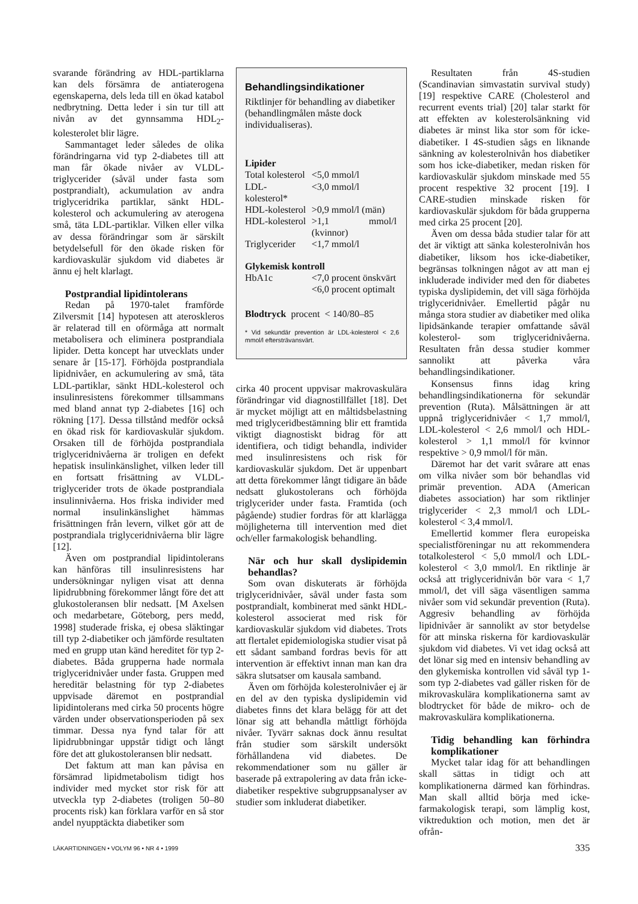svarande förändring av HDL-partiklarna kan dels försämra de antiaterogena egenskaperna, dels leda till en ökad katabol nedbrytning. Detta leder i sin tur till att nivån av det gynnsamma HDL<sub>2</sub>-kolesterolet blir lägre.
Sammantaget leder således de olika förändringarna vid typ 2-diabetes till att man får ökade nivåer av VLDL-triglycerider (såväl under fasta som postprandialt), ackumulation av andra triglyceridrika partiklar, sänkt HDL-kolesterol och ackumulering av aterogena små, täta LDL-partiklar. Vilken eller vilka av dessa förändringar som är särskilt betydelsefull för den ökade risken för kardiovaskulär sjukdom vid diabetes är ännu ej helt klarlagt.
Postprandial lipidintolerans
Redan på 1970-talet framförde Zilversmit [14] hypotesen att ateroskleros är relaterad till en oförmåga att normalt metabolisera och eliminera postprandiala lipider. Detta koncept har utvecklats under senare år [15-17]. Förhöjda postprandiala lipidnivåer, en ackumulering av små, täta LDL-partiklar, sänkt HDL-kolesterol och insulinresistens förekommer tillsammans med bland annat typ 2-diabetes [16] och rökning [17]. Dessa tillstånd medför också en ökad risk för kardiovaskulär sjukdom. Orsaken till de förhöjda postprandiala triglyceridnivåerna är troligen en defekt hepatisk insulinkänslighet, vilken leder till en fortsatt frisättning av VLDL-triglycerider trots de ökade postprandiala insulinnivåerna. Hos friska individer med normal insulinkänslighet hämmas frisättningen från levern, vilket gör att de postprandiala triglyceridnivåerna blir lägre [12].
Även om postprandial lipidintolerans kan hänföras till insulinresistens har undersökningar nyligen visat att denna lipidrubbning förekommer långt före det att glukostoleransen blir nedsatt. [M Axelsen och medarbetare, Göteborg, pers medd, 1998] studerade friska, ej obesa släktingar till typ 2-diabetiker och jämförde resultaten med en grupp utan känd hereditet för typ 2-diabetes. Båda grupperna hade normala triglyceridnivåer under fasta. Gruppen med hereditär belastning för typ 2-diabetes uppvisade däremot en postprandial lipidintolerans med cirka 50 procents högre värden under observationsperioden på sex timmar. Dessa nya fynd talar för att lipidrubbningar uppstår tidigt och långt före det att glukostoleransen blir nedsatt.
Det faktum att man kan påvisa en försämrad lipidmetabolism tidigt hos individer med mycket stor risk för att utveckla typ 2-diabetes (troligen 50–80 procents risk) kan förklara varför en så stor andel nyupptäckta diabetiker som
Behandlingsindikationer
Riktlinjer för behandling av diabetiker (behandlingmålen måste dock individualiseras).
| Lipider | |
| Total kolesterol | <5,0 mmol/l |
| LDL-kolesterol* | <3,0 mmol/l |
| HDL-kolesterol | >0,9 mmol/l (män) |
| HDL-kolesterol | >1,1 mmol/l (kvinnor) |
| Triglycerider | <1,7 mmol/l |
| Glykemisk kontroll | |
| HbA1c | <7,0 procent önskvärt <6,0 procent optimalt |
| Blodtryck procent < 140/80–85 | |
* Vid sekundär prevention är LDL-kolesterol < 2,6 mmol/l eftersträvansvärt.
cirka 40 procent uppvisar makrovaskulära förändringar vid diagnostillfället [18]. Det är mycket möjligt att en måltidsbelastning med triglyceridbestämning blir ett framtida viktigt diagnostiskt bidrag för att identifiera, och tidigt behandla, individer med insulinresistens och risk för kardiovaskulär sjukdom. Det är uppenbart att detta förekommer långt tidigare än både nedsatt glukostolerans och förhöjda triglycerider under fasta. Framtida (och pågående) studier fordras för att klarlägga möjligheterna till intervention med diet och/eller farmakologisk behandling.
När och hur skall dyslipidemin behandlas?
Som ovan diskuterats är förhöjda triglyceridnivåer, såväl under fasta som postprandialt, kombinerat med sänkt HDL-kolesterol associerat med risk för kardiovaskulär sjukdom vid diabetes. Trots att flertalet epidemiologiska studier visat på ett sådant samband fordras bevis för att intervention är effektivt innan man kan dra säkra slutsatser om kausala samband.
Även om förhöjda kolesterolnivåer ej är en del av den typiska dyslipidemin vid diabetes finns det klara belägg för att det lönar sig att behandla måttligt förhöjda nivåer. Tyvärr saknas dock ännu resultat från studier som särskilt undersökt förhållandena vid diabetes. De rekommendationer som nu gäller är baserade på extrapolering av data från icke-diabetiker respektive subgruppsanalyser av studier som inkluderat diabetiker.
Resultaten från 4S-studien (Scandinavian simvastatin survival study) [19] respektive CARE (Cholesterol and recurrent events trial) [20] talar starkt för att effekten av kolesterolsänkning vid diabetes är minst lika stor som för icke-diabetiker. I 4S-studien sågs en liknande sänkning av kolesterolnivån hos diabetiker som hos icke-diabetiker, medan risken för kardiovaskulär sjukdom minskade med 55 procent respektive 32 procent [19]. I CARE-studien minskade risken för kardiovaskulär sjukdom för båda grupperna med cirka 25 procent [20].
Även om dessa båda studier talar för att det är viktigt att sänka kolesterolnivån hos diabetiker, liksom hos icke-diabetiker, begränsas tolkningen något av att man ej inkluderade individer med den för diabetes typiska dyslipidemin, det vill säga förhöjda triglyceridnivåer. Emellertid pågår nu många stora studier av diabetiker med olika lipidsänkande terapier omfattande såväl kolesterol- som triglyceridnivåerna. Resultaten från dessa studier kommer sannolikt att påverka våra behandlingsindikationer.
Konsensus finns idag kring behandlingsindikationerna för sekundär prevention (Ruta). Målsättningen är att uppnå triglyceridnivåer < 1,7 mmol/l, LDL-kolesterol < 2,6 mmol/l och HDL-kolesterol > 1,1 mmol/l för kvinnor respektive > 0,9 mmol/l för män.
Däremot har det varit svårare att enas om vilka nivåer som bör behandlas vid primär prevention. ADA (American diabetes association) har som riktlinjer triglycerider < 2,3 mmol/l och LDL-kolesterol < 3,4 mmol/l.
Emellertid kommer flera europeiska specialistföreningar nu att rekommendera totalkolesterol < 5,0 mmol/l och LDL-kolesterol < 3,0 mmol/l. En riktlinje är också att triglyceridnivån bör vara < 1,7 mmol/l, det vill säga väsentligen samma nivåer som vid sekundär prevention (Ruta). Aggresiv behandling av förhöjda lipidnivåer är sannolikt av stor betydelse för att minska riskerna för kardiovaskulär sjukdom vid diabetes. Vi vet idag också att det lönar sig med en intensiv behandling av den glykemiska kontrollen vid såväl typ 1- som typ 2-diabetes vad gäller risken för de mikrovaskulära komplikationerna samt av blodtrycket för både de mikro- och de makrovaskulära komplikationerna.
Tidig behandling kan förhindra komplikationer
Mycket talar idag för att behandlingen skall sättas in tidigt och att komplikationerna därmed kan förhindras. Man skall alltid börja med icke-farmakologisk terapi, som lämplig kost, viktreduktion och motion, men det är ofrån-
LÄKARTIDNINGEN • VOLYM 96 • NR 4 • 1999 335